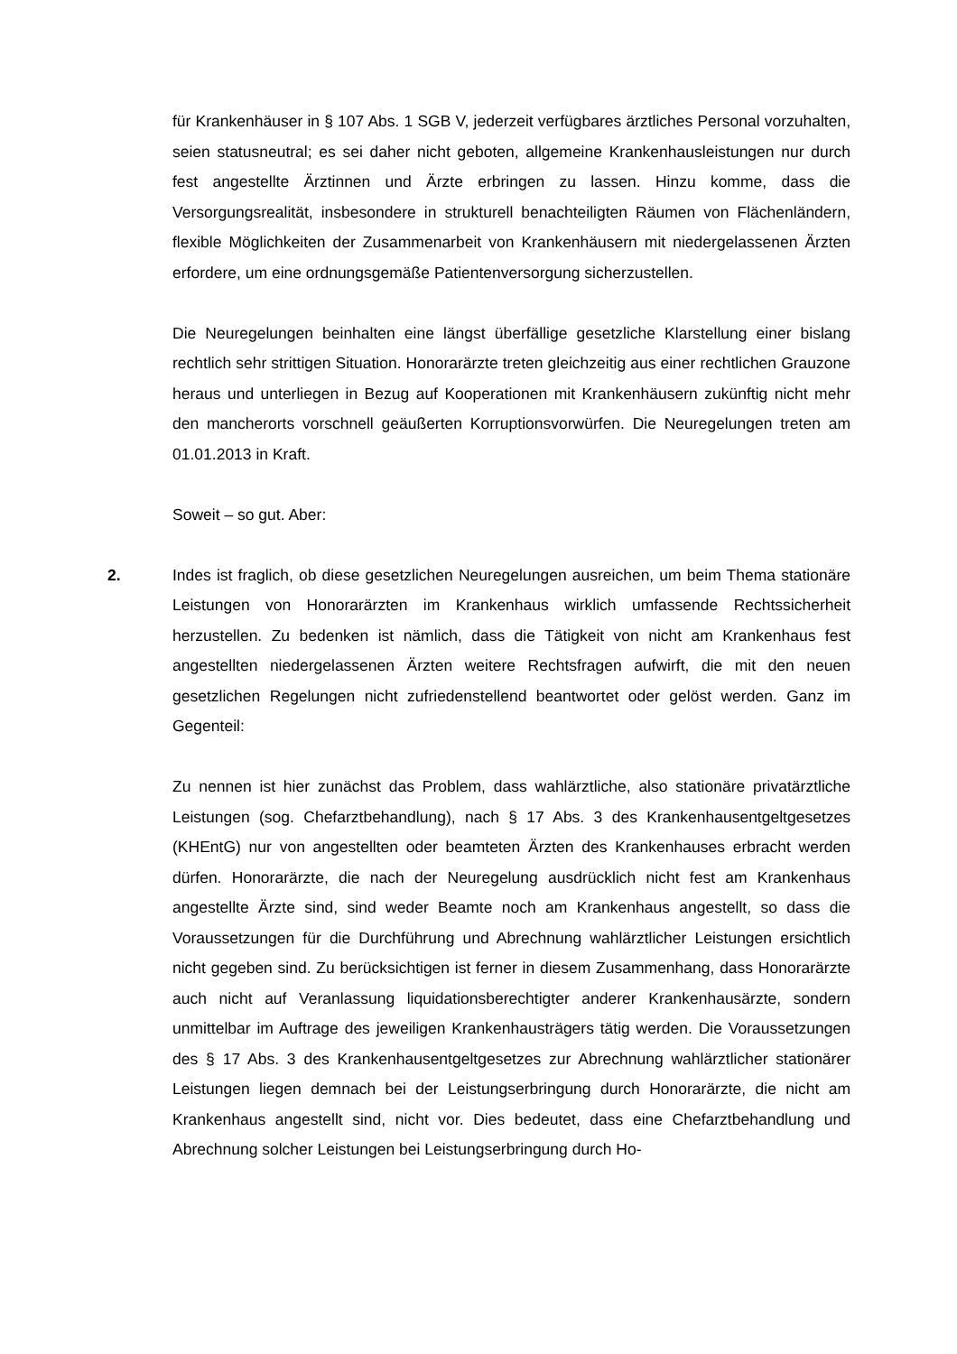für Krankenhäuser in § 107 Abs. 1 SGB V, jederzeit verfügbares ärztliches Personal vorzuhalten, seien statusneutral; es sei daher nicht geboten, allgemeine Kranken­hausleistungen nur durch fest angestellte Ärztinnen und Ärzte erbringen zu lassen. Hinzu komme, dass die Versorgungsrealität, insbesondere in strukturell benachteilig­ten Räumen von Flächenländern, flexible Möglichkeiten der Zusammenarbeit von Krankenhäusern mit niedergelassenen Ärzten erfordere, um eine ordnungsgemäße Patientenversorgung sicherzustellen.
Die Neuregelungen beinhalten eine längst überfällige gesetzliche Klarstellung einer bislang rechtlich sehr strittigen Situation. Honorarärzte treten gleichzeitig aus einer rechtlichen Grauzone heraus und unterliegen in Bezug auf Kooperationen mit Kran­kenhäusern zukünftig nicht mehr den mancherorts vorschnell geäußerten Korrupti­onsvorwürfen. Die Neuregelungen treten am 01.01.2013 in Kraft.
Soweit – so gut. Aber:
2. Indes ist fraglich, ob diese gesetzlichen Neuregelungen ausreichen, um beim Thema stationäre Leistungen von Honorarärzten im Krankenhaus wirklich umfassende Rechtssicherheit herzustellen. Zu bedenken ist nämlich, dass die Tätigkeit von nicht am Krankenhaus fest angestellten niedergelassenen Ärzten weitere Rechtsfragen aufwirft, die mit den neuen gesetzlichen Regelungen nicht zufriedenstellend beant­wortet oder gelöst werden. Ganz im Gegenteil:
Zu nennen ist hier zunächst das Problem, dass wahlärztliche, also stationäre privat­ärztliche Leistungen (sog. Chefarztbehandlung), nach § 17 Abs. 3 des Krankenhaus­entgeltgesetzes (KHEntG) nur von angestellten oder beamteten Ärzten des Kranken­hauses erbracht werden dürfen. Honorarärzte, die nach der Neuregelung ausdrück­lich nicht fest am Krankenhaus angestellte Ärzte sind, sind weder Beamte noch am Krankenhaus angestellt, so dass die Voraussetzungen für die Durchführung und Ab­rechnung wahlärztlicher Leistungen ersichtlich nicht gegeben sind. Zu berücksichti­gen ist ferner in diesem Zusammenhang, dass Honorarärzte auch nicht auf Veranlas­sung liquidationsberechtigter anderer Krankenhausärzte, sondern unmittelbar im Auf­trage des jeweiligen Krankenhausträgers tätig werden. Die Voraussetzungen des § 17 Abs. 3 des Krankenhausentgeltgesetzes zur Abrechnung wahlärztlicher stationärer Leistungen liegen demnach bei der Leistungserbringung durch Honorarärzte, die nicht am Krankenhaus angestellt sind, nicht vor. Dies bedeutet, dass eine Chefarzt­behandlung und Abrechnung solcher Leistungen bei Leistungserbringung durch Ho-